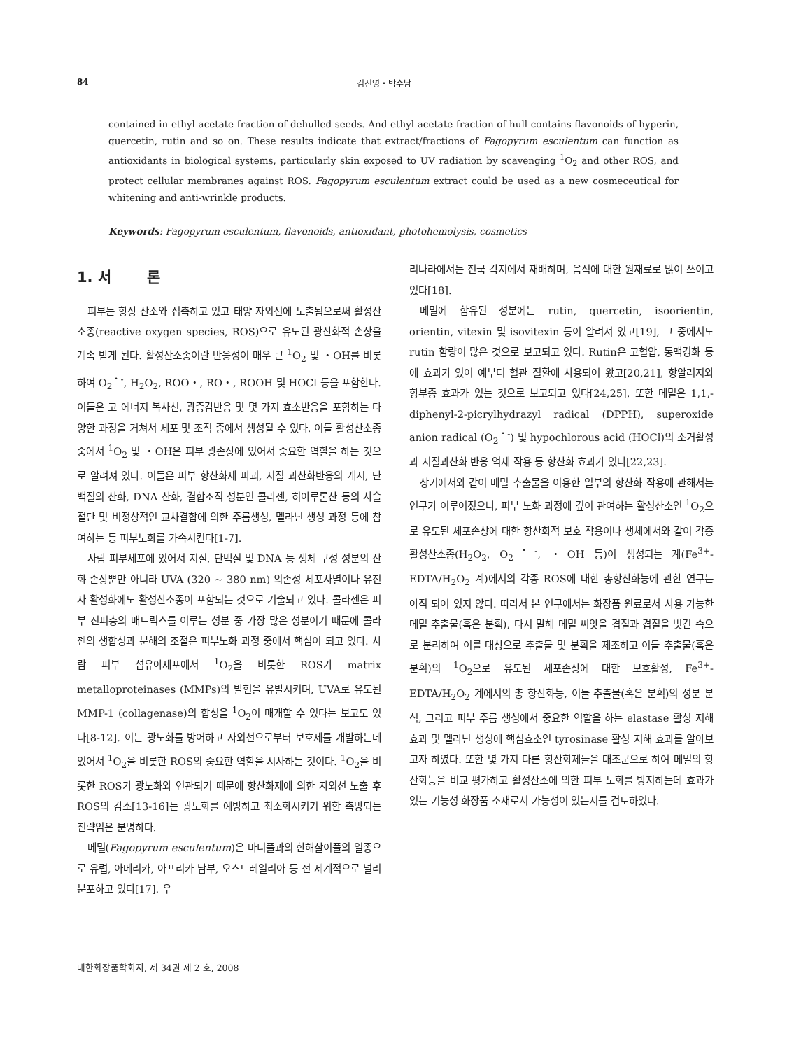84 김진영・박수남
contained in ethyl acetate fraction of dehulled seeds. And ethyl acetate fraction of hull contains flavonoids of hyperin, quercetin, rutin and so on. These results indicate that extract/fractions of Fagopyrum esculentum can function as antioxidants in biological systems, particularly skin exposed to UV radiation by scavenging <sup>1</sup>O<sub>2</sub> and other ROS, and protect cellular membranes against ROS. Fagopyrum esculentum extract could be used as a new cosmeceutical for whitening and anti-wrinkle products.
Keywords: Fagopyrum esculentum, flavonoids, antioxidant, photohemolysis, cosmetics
1. 서 론
피부는 항상 산소와 접촉하고 있고 태양 자외선에 노출됨으로써 활성산소종(reactive oxygen species, ROS)으로 유도된 광산화적 손상을 계속 받게 된다. 활성산소종이란 반응성이 매우 큰 <sup>1</sup>O<sub>2</sub> 및 ・OH를 비롯하여 O<sub>2</sub><sup>・-</sup>, H<sub>2</sub>O<sub>2</sub>, ROO・, RO・, ROOH 및 HOCl 등을 포함한다. 이들은 고 에너지 복사선, 광증감반응 및 몇 가지 효소반응을 포함하는 다양한 과정을 거쳐서 세포 및 조직 중에서 생성될 수 있다. 이들 활성산소종 중에서 <sup>1</sup>O<sub>2</sub> 및 ・OH은 피부 광손상에 있어서 중요한 역할을 하는 것으로 알려져 있다. 이들은 피부 항산화제 파괴, 지질 과산화반응의 개시, 단백질의 산화, DNA 산화, 결합조직 성분인 콜라젠, 히아루론산 등의 사슬절단 및 비정상적인 교차결합에 의한 주름생성, 멜라닌 생성 과정 등에 참여하는 등 피부노화를 가속시킨다[1-7].
사람 피부세포에 있어서 지질, 단백질 및 DNA 등 생체 구성 성분의 산화 손상뿐만 아니라 UVA (320 ~ 380 nm) 의존성 세포사멸이나 유전자 활성화에도 활성산소종이 포함되는 것으로 기술되고 있다. 콜라젠은 피부 진피층의 매트릭스를 이루는 성분 중 가장 많은 성분이기 때문에 콜라젠의 생합성과 분해의 조절은 피부노화 과정 중에서 핵심이 되고 있다. 사람 피부 섬유아세포에서 <sup>1</sup>O<sub>2</sub>을 비롯한 ROS가 matrix metalloproteinases (MMPs)의 발현을 유발시키며, UVA로 유도된 MMP-1 (collagenase)의 합성을 <sup>1</sup>O<sub>2</sub>이 매개할 수 있다는 보고도 있다[8-12]. 이는 광노화를 방어하고 자외선으로부터 보호제를 개발하는데 있어서 <sup>1</sup>O<sub>2</sub>을 비롯한 ROS의 중요한 역할을 시사하는 것이다. <sup>1</sup>O<sub>2</sub>을 비롯한 ROS가 광노화와 연관되기 때문에 항산화제에 의한 자외선 노출 후 ROS의 감소[13-16]는 광노화를 예방하고 최소화시키기 위한 촉망되는 전략임은 분명하다.
메밀(Fagopyrum esculentum)은 마디풀과의 한해살이풀의 일종으로 유럽, 아메리카, 아프리카 남부, 오스트레일리아 등 전 세계적으로 널리 분포하고 있다[17]. 우
리나라에서는 전국 각지에서 재배하며, 음식에 대한 원재료로 많이 쓰이고 있다[18].
메밀에 함유된 성분에는 rutin, quercetin, isoorientin, orientin, vitexin 및 isovitexin 등이 알려져 있고[19], 그 중에서도 rutin 함량이 많은 것으로 보고되고 있다. Rutin은 고혈압, 동맥경화 등에 효과가 있어 예부터 혈관 질환에 사용되어 왔고[20,21], 항알러지와 항부종 효과가 있는 것으로 보고되고 있다[24,25]. 또한 메밀은 1,1,-diphenyl-2-picrylhydrazyl radical (DPPH), superoxide anion radical (O<sub>2</sub><sup>・-</sup>) 및 hypochlorous acid (HOCl)의 소거활성과 지질과산화 반응 억제 작용 등 항산화 효과가 있다[22,23].
상기에서와 같이 메밀 추출물을 이용한 일부의 항산화 작용에 관해서는 연구가 이루어졌으나, 피부 노화 과정에 깊이 관여하는 활성산소인 <sup>1</sup>O<sub>2</sub>으로 유도된 세포손상에 대한 항산화적 보호 작용이나 생체에서와 같이 각종 활성산소종(H<sub>2</sub>O<sub>2</sub>, O<sub>2</sub><sup>・-</sup>, ・OH 등)이 생성되는 계(Fe<sup>3+</sup>-EDTA/H<sub>2</sub>O<sub>2</sub> 계)에서의 각종 ROS에 대한 총항산화능에 관한 연구는 아직 되어 있지 않다. 따라서 본 연구에서는 화장품 원료로서 사용 가능한 메밀 추출물(혹은 분획), 다시 말해 메밀 씨앗을 겹질과 겹질을 벗긴 속으로 분리하여 이를 대상으로 추출물 및 분획을 제조하고 이들 추출물(혹은 분획)의 <sup>1</sup>O<sub>2</sub>으로 유도된 세포손상에 대한 보호활성, Fe<sup>3+</sup>-EDTA/H<sub>2</sub>O<sub>2</sub> 계에서의 총 항산화능, 이들 추출물(혹은 분획)의 성분 분석, 그리고 피부 주름 생성에서 중요한 역할을 하는 elastase 활성 저해 효과 및 멜라닌 생성에 핵심효소인 tyrosinase 활성 저해 효과를 알아보고자 하였다. 또한 몇 가지 다른 항산화제들을 대조군으로 하여 메밀의 항산화능을 비교 평가하고 활성산소에 의한 피부 노화를 방지하는데 효과가 있는 기능성 화장품 소재로서 가능성이 있는지를 검토하였다.
대한화장품학회지, 제 34권 제 2 호, 2008